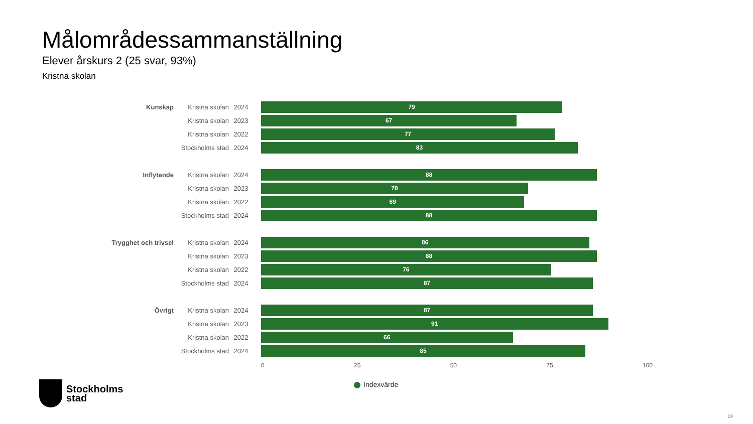Målområdessammanställning
Elever årskurs 2 (25 svar, 93%)
Kristna skolan
Kunskap Kristna skolan 2024
79
Kristna skolan 2023
67
Kristna skolan 2022
77
Stockholms stad 2024
83
Inflytande Kristna skolan 2024
88
Kristna skolan 2023
70
Kristna skolan 2022
69
Stockholms stad 2024
88
Trygghet och trivsel Kristna skolan 2024
86
Kristna skolan 2023
88
Kristna skolan 2022
76
Stockholms stad 2024
87
Övrigt Kristna skolan 2024
87
Kristna skolan 2023
91
Kristna skolan 2022
66
Stockholms stad 2024
85
0 25 50 75 100
Indexvärde
Stockholms
stad
19